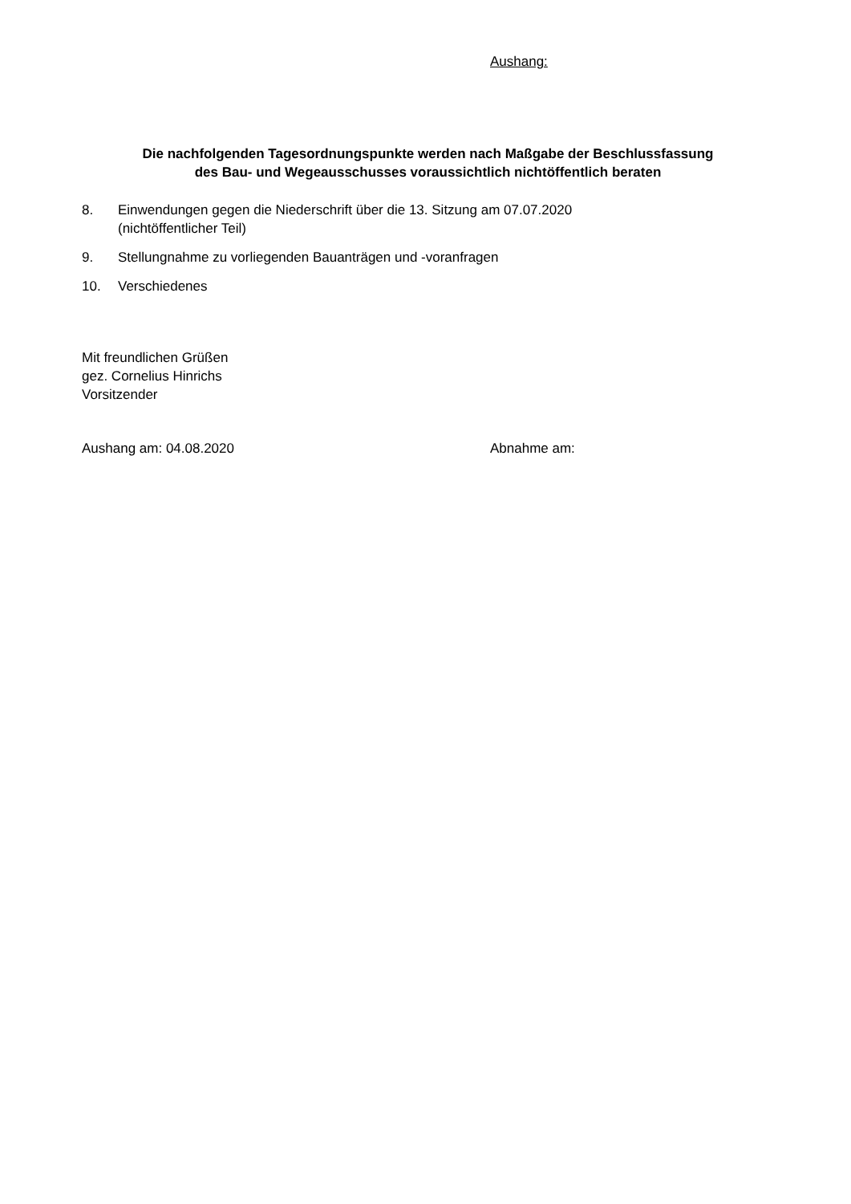Aushang:
Die nachfolgenden Tagesordnungspunkte werden nach Maßgabe der Beschlussfassung
des Bau- und Wegeausschusses voraussichtlich nichtöffentlich beraten
8. Einwendungen gegen die Niederschrift über die 13. Sitzung am 07.07.2020
(nichtöffentlicher Teil)
9. Stellungnahme zu vorliegenden Bauanträgen und -voranfragen
10. Verschiedenes
Mit freundlichen Grüßen
gez. Cornelius Hinrichs
Vorsitzender
Aushang am: 04.08.2020 Abnahme am: